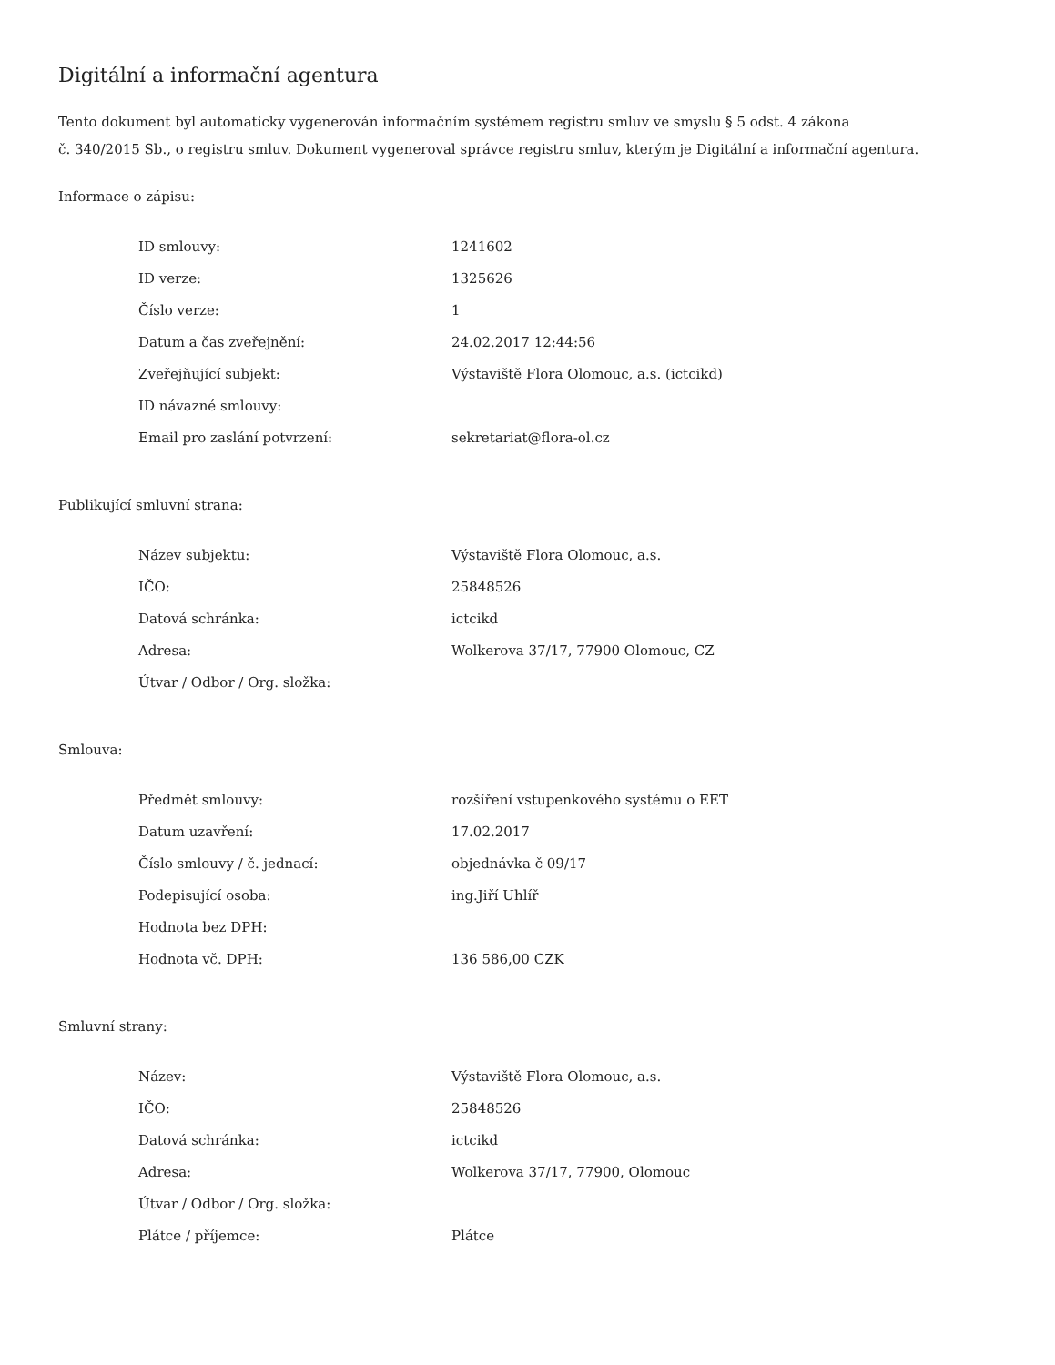Digitální a informační agentura
Tento dokument byl automaticky vygenerován informačním systémem registru smluv ve smyslu § 5 odst. 4 zákona
č. 340/2015 Sb., o registru smluv. Dokument vygeneroval správce registru smluv, kterým je Digitální a informační agentura.
Informace o zápisu:
| ID smlouvy: | 1241602 |
| ID verze: | 1325626 |
| Číslo verze: | 1 |
| Datum a čas zveřejnění: | 24.02.2017 12:44:56 |
| Zveřejňující subjekt: | Výstaviště Flora Olomouc, a.s. (ictcikd) |
| ID návazné smlouvy: | |
| Email pro zaslání potvrzení: | sekretariat@flora-ol.cz |
Publikující smluvní strana:
| Název subjektu: | Výstaviště Flora Olomouc, a.s. |
| IČO: | 25848526 |
| Datová schránka: | ictcikd |
| Adresa: | Wolkerova 37/17, 77900 Olomouc, CZ |
| Útvar / Odbor / Org. složka: | |
Smlouva:
| Předmět smlouvy: | rozšíření vstupenkového systému o EET |
| Datum uzavření: | 17.02.2017 |
| Číslo smlouvy / č. jednací: | objednávka č 09/17 |
| Podepisující osoba: | ing.Jiří Uhlíř |
| Hodnota bez DPH: | |
| Hodnota vč. DPH: | 136 586,00 CZK |
Smluvní strany:
| Název: | Výstaviště Flora Olomouc, a.s. |
| IČO: | 25848526 |
| Datová schránka: | ictcikd |
| Adresa: | Wolkerova 37/17, 77900, Olomouc |
| Útvar / Odbor / Org. složka: | |
| Plátce / příjemce: | Plátce |